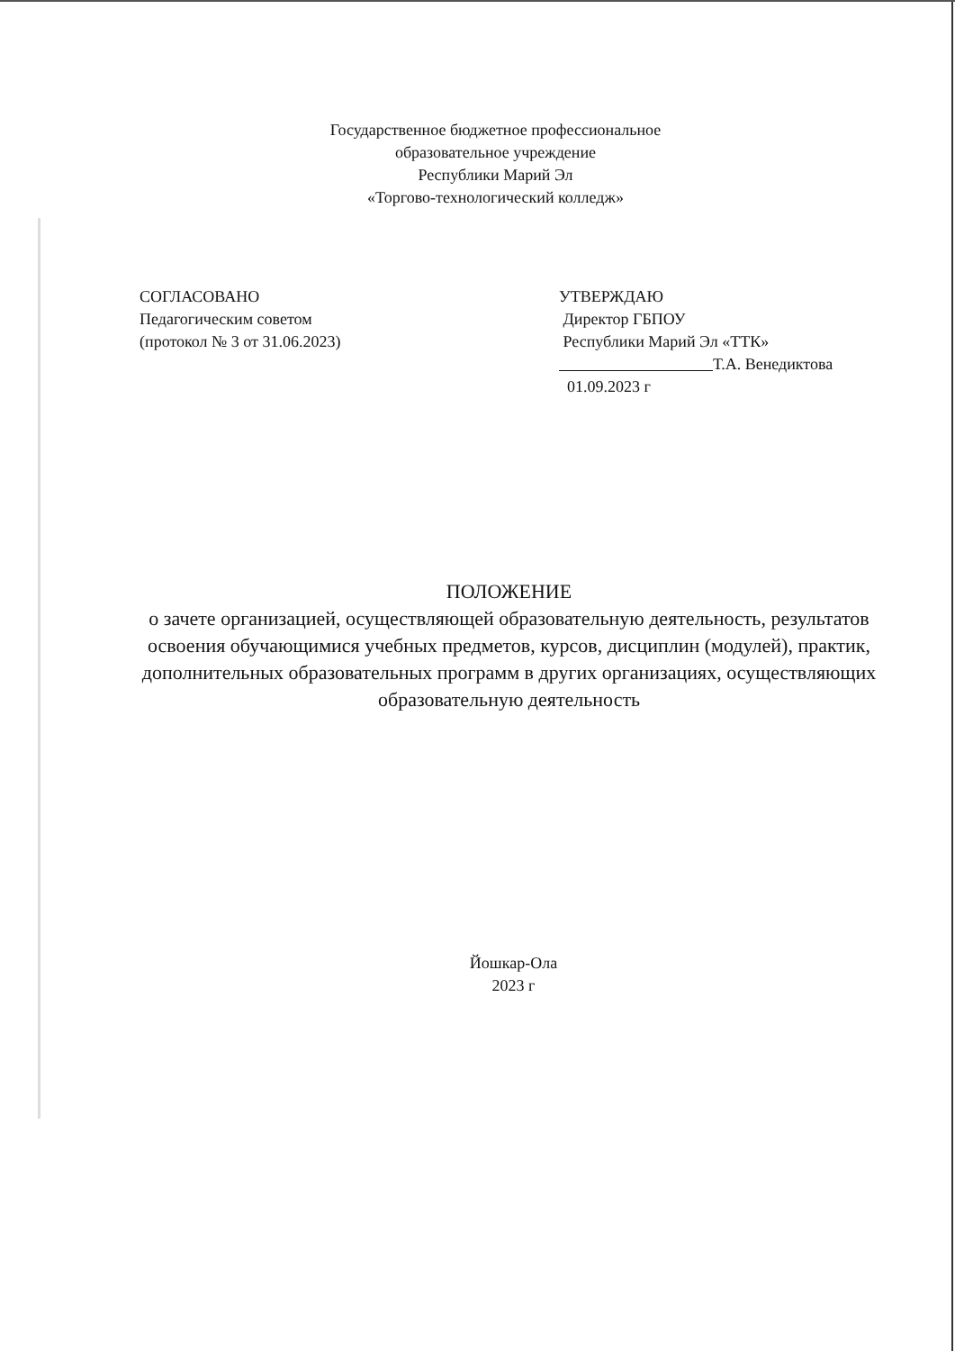Государственное бюджетное профессиональное
образовательное учреждение
Республики Марий Эл
«Торгово-технологический колледж»
СОГЛАСОВАНО
Педагогическим советом
(протокол № 3 от 31.06.2023)
УТВЕРЖДАЮ
Директор ГБПОУ
Республики Марий Эл «ТТК»
Т.А. Венедиктова
01.09.2023 г
ПОЛОЖЕНИЕ
о зачете организацией, осуществляющей образовательную деятельность, результатов освоения обучающимися учебных предметов, курсов, дисциплин (модулей), практик, дополнительных образовательных программ в других организациях, осуществляющих образовательную деятельность
Йошкар-Ола
2023 г